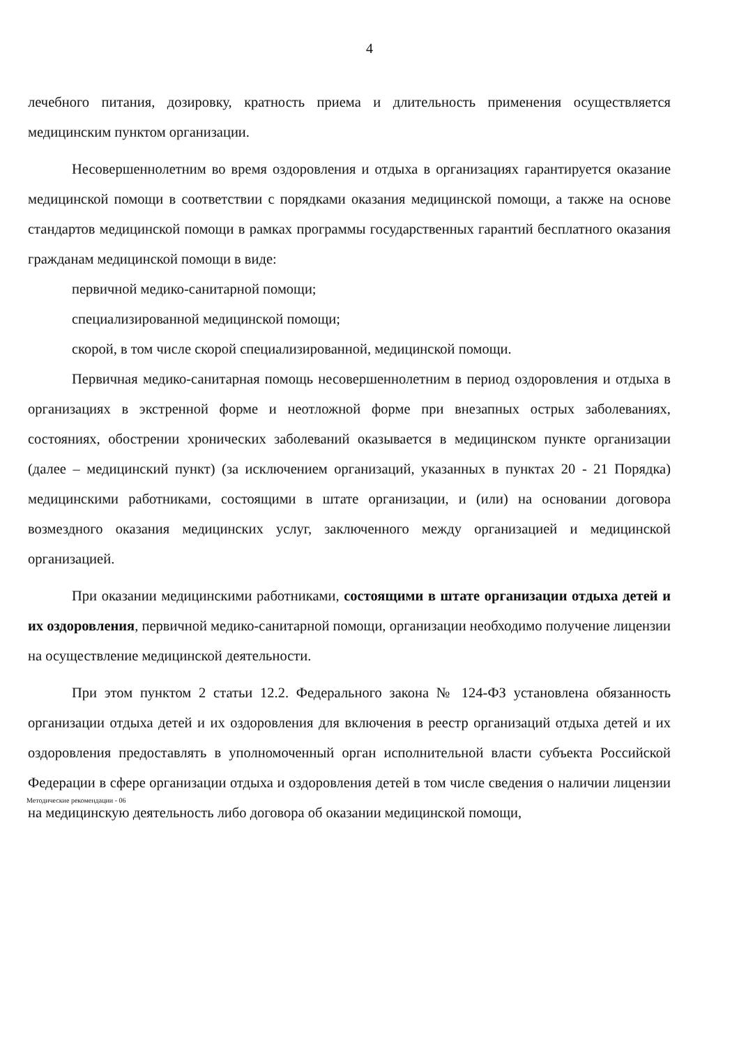4
лечебного питания, дозировку, кратность приема и длительность применения осуществляется медицинским пунктом организации.
Несовершеннолетним во время оздоровления и отдыха в организациях гарантируется оказание медицинской помощи в соответствии с порядками оказания медицинской помощи, а также на основе стандартов медицинской помощи в рамках программы государственных гарантий бесплатного оказания гражданам медицинской помощи в виде:
первичной медико-санитарной помощи;
специализированной медицинской помощи;
скорой, в том числе скорой специализированной, медицинской помощи.
Первичная медико-санитарная помощь несовершеннолетним в период оздоровления и отдыха в организациях в экстренной форме и неотложной форме при внезапных острых заболеваниях, состояниях, обострении хронических заболеваний оказывается в медицинском пункте организации (далее – медицинский пункт) (за исключением организаций, указанных в пунктах 20 - 21 Порядка) медицинскими работниками, состоящими в штате организации, и (или) на основании договора возмездного оказания медицинских услуг, заключенного между организацией и медицинской организацией.
При оказании медицинскими работниками, состоящими в штате организации отдыха детей и их оздоровления, первичной медико-санитарной помощи, организации необходимо получение лицензии на осуществление медицинской деятельности.
При этом пунктом 2 статьи 12.2. Федерального закона № 124-ФЗ установлена обязанность организации отдыха детей и их оздоровления для включения в реестр организаций отдыха детей и их оздоровления предоставлять в уполномоченный орган исполнительной власти субъекта Российской Федерации в сфере организации отдыха и оздоровления детей в том числе сведения о наличии лицензии на медицинскую деятельность либо договора об оказании медицинской помощи,
Методические рекомендации - 06